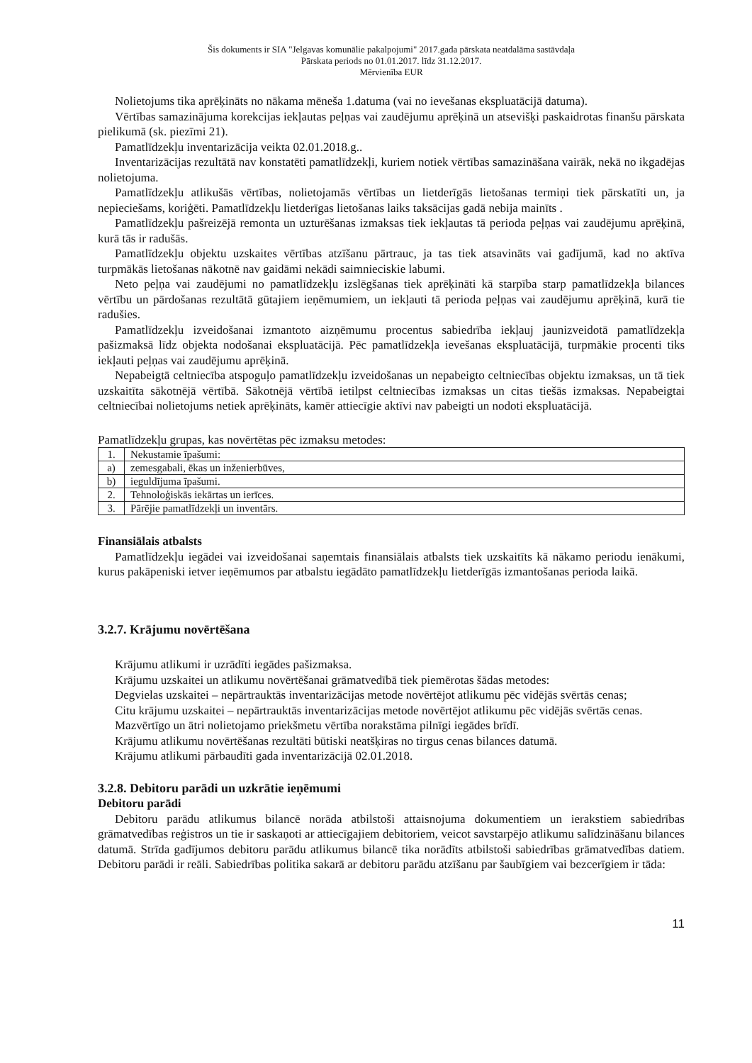Šis dokuments ir SIA "Jelgavas komunālie pakalpojumi" 2017.gada pārskata neatdalāma sastāvdaļa
Pārskata periods no 01.01.2017. līdz 31.12.2017.
Mērvienība EUR
Nolietojums tika aprēķināts no nākama mēneša 1.datuma (vai no ievešanas ekspluatācijā datuma).
Vērtības samazinājuma korekcijas iekļautas peļņas vai zaudējumu aprēķinā un atsevišķi paskaidrotas finanšu pārskata pielikumā (sk. piezīmi 21).
Pamatlīdzekļu inventarizācija veikta 02.01.2018.g..
Inventarizācijas rezultātā nav konstatēti pamatlīdzekļi, kuriem notiek vērtības samazināšana vairāk, nekā no ikgadējas nolietojuma.
Pamatlīdzekļu atlikušās vērtības, nolietojamās vērtības un lietderīgās lietošanas termiņi tiek pārskatīti un, ja nepieciešams, koriģēti. Pamatlīdzekļu lietderīgas lietošanas laiks taksācijas gadā nebija mainīts .
Pamatlīdzekļu pašreizējā remonta un uzturēšanas izmaksas tiek iekļautas tā perioda peļņas vai zaudējumu aprēķinā, kurā tās ir radušās.
Pamatlīdzekļu objektu uzskaites vērtības atzīšanu pārtrauc, ja tas tiek atsavināts vai gadījumā, kad no aktīva turpmākās lietošanas nākotnē nav gaidāmi nekādi saimnieciskie labumi.
Neto peļņa vai zaudējumi no pamatlīdzekļu izslēgšanas tiek aprēķināti kā starpība starp pamatlīdzekļa bilances vērtību un pārdošanas rezultātā gūtajiem ieņēmumiem, un iekļauti tā perioda peļņas vai zaudējumu aprēķinā, kurā tie radušies.
Pamatlīdzekļu izveidošanai izmantoto aizņēmumu procentus sabiedrība iekļauj jaunizveidotā pamatlīdzekļa pašizmaksā līdz objekta nodošanai ekspluatācijā. Pēc pamatlīdzekļa ievešanas ekspluatācijā, turpmākie procenti tiks iekļauti peļņas vai zaudējumu aprēķinā.
Nepabeigtā celtniecība atspoguļo pamatlīdzekļu izveidošanas un nepabeigto celtniecības objektu izmaksas, un tā tiek uzskaitīta sākotnējā vērtībā. Sākotnējā vērtībā ietilpst celtniecības izmaksas un citas tiešās izmaksas. Nepabeigtai celtniecībai nolietojums netiek aprēķināts, kamēr attiecīgie aktīvi nav pabeigti un nodoti ekspluatācijā.
Pamatlīdzekļu grupas, kas novērtētas pēc izmaksu metodes:
| 1. | Nekustamie īpašumi: |
| a) | zemesgabali, ēkas un inženierbūves, |
| b) | ieguldījuma īpašumi. |
| 2. | Tehnoloģiskās iekārtas un ierīces. |
| 3. | Pārējie pamatlīdzekļi un inventārs. |
Finansiālais atbalsts
Pamatlīdzekļu iegādei vai izveidošanai saņemtais finansiālais atbalsts tiek uzskaitīts kā nākamo periodu ienākumi, kurus pakāpeniski ietver ieņēmumos par atbalstu iegādāto pamatlīdzekļu lietderīgās izmantošanas perioda laikā.
3.2.7. Krājumu novērtēšana
Krājumu atlikumi ir uzrādīti iegādes pašizmaksa.
Krājumu uzskaitei un atlikumu novērtēšanai grāmatvedībā tiek piemērotas šādas metodes:
Degvielas uzskaitei – nepārtrauktās inventarizācijas metode novērtējot atlikumu pēc vidējās svērtās cenas;
Citu krājumu uzskaitei – nepārtrauktās inventarizācijas metode novērtējot atlikumu pēc vidējās svērtās cenas.
Mazvērtīgo un ātri nolietojamo priekšmetu vērtība norakstāma pilnīgi iegādes brīdī.
Krājumu atlikumu novērtēšanas rezultāti būtiski neatšķiras no tirgus cenas bilances datumā.
Krājumu atlikumi pārbaudīti gada inventarizācijā 02.01.2018.
3.2.8. Debitoru parādi un uzkrātie ieņēmumi
Debitoru parādi
Debitoru parādu atlikumus bilancē norāda atbilstoši attaisnojuma dokumentiem un ierakstiem sabiedrības grāmatvedības reģistros un tie ir saskaņoti ar attiecīgajiem debitoriem, veicot savstarpējo atlikumu salīdzināšanu bilances datumā. Strīda gadījumos debitoru parādu atlikumus bilancē tika norādīts atbilstoši sabiedrības grāmatvedības datiem. Debitoru parādi ir reāli. Sabiedrības politika sakarā ar debitoru parādu atzīšanu par šaubīgiem vai bezcerīgiem ir tāda:
11